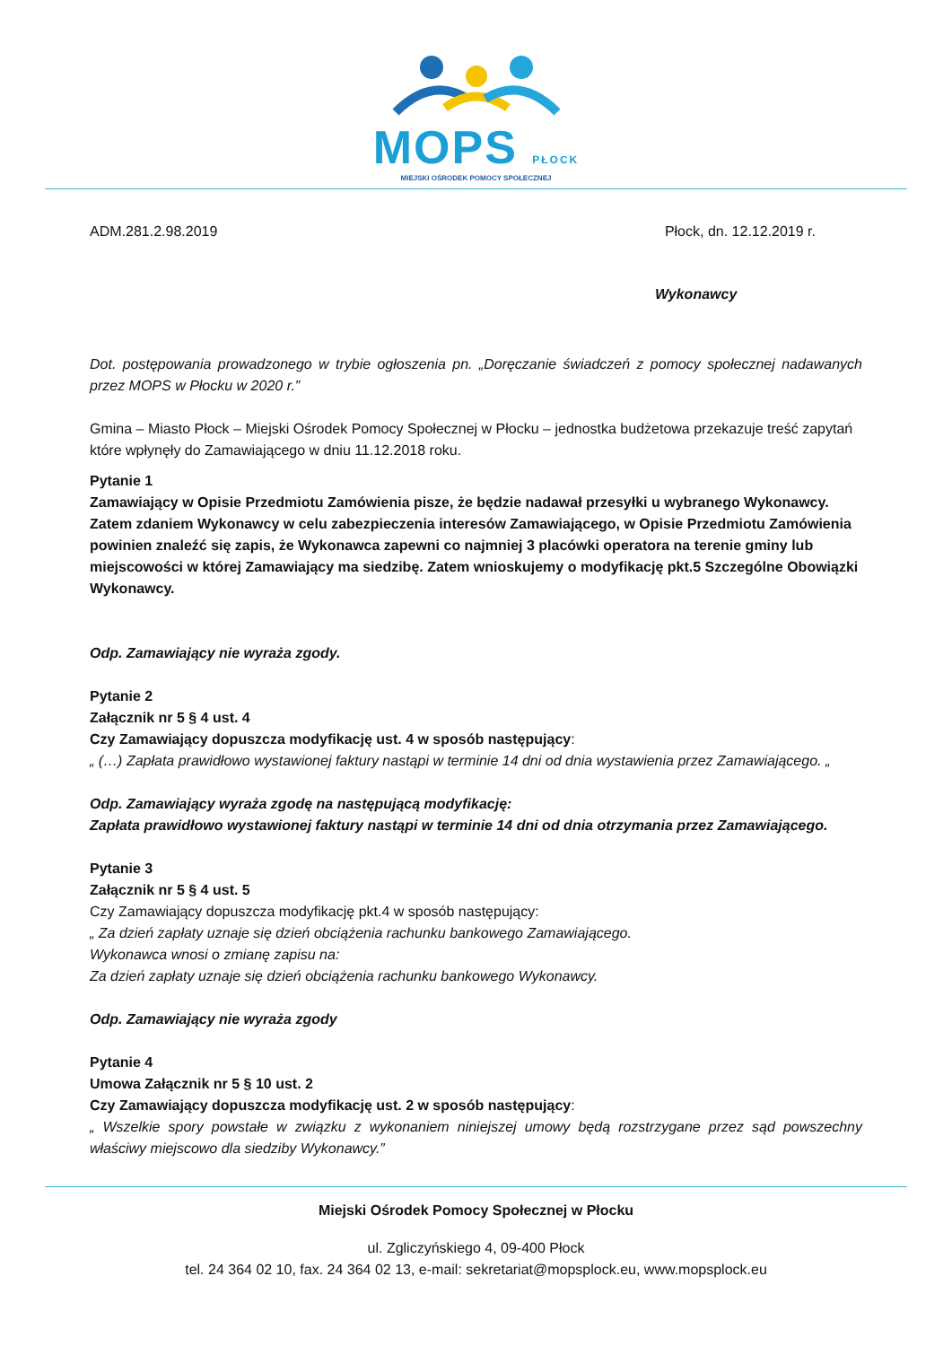MOPS PŁOCK
MIEJSKI OŚRODEK POMOCY SPOŁECZNEJ
ADM.281.2.98.2019 Płock, dn. 12.12.2019 r.
Wykonawcy
Dot. postępowania prowadzonego w trybie ogłoszenia pn. „Doręczanie świadczeń z pomocy społecznej nadawanych przez MOPS w Płocku w 2020 r.”
Gmina – Miasto Płock – Miejski Ośrodek Pomocy Społecznej w Płocku – jednostka budżetowa przekazuje treść zapytań które wpłynęły do Zamawiającego w dniu 11.12.2018 roku.
Pytanie 1
Zamawiający w Opisie Przedmiotu Zamówienia pisze, że będzie nadawał przesyłki u wybranego Wykonawcy. Zatem zdaniem Wykonawcy w celu zabezpieczenia interesów Zamawiającego, w Opisie Przedmiotu Zamówienia powinien znaleźć się zapis, że Wykonawca zapewni co najmniej 3 placówki operatora na terenie gminy lub miejscowości w której Zamawiający ma siedzibę. Zatem wnioskujemy o modyfikację pkt.5 Szczególne Obowiązki Wykonawcy.
Odp. Zamawiający nie wyraża zgody.
Pytanie 2
Załącznik nr 5 § 4 ust. 4
Czy Zamawiający dopuszcza modyfikację ust. 4 w sposób następujący:
„ (…) Zapłata prawidłowo wystawionej faktury nastąpi w terminie 14 dni od dnia wystawienia przez Zamawiającego. „
Odp. Zamawiający wyraża zgodę na następującą modyfikację:
Zapłata prawidłowo wystawionej faktury nastąpi w terminie 14 dni od dnia otrzymania przez Zamawiającego.
Pytanie 3
Załącznik nr 5 § 4 ust. 5
Czy Zamawiający dopuszcza modyfikację pkt.4 w sposób następujący:
„ Za dzień zapłaty uznaje się dzień obciążenia rachunku bankowego Zamawiającego.
Wykonawca wnosi o zmianę zapisu na:
Za dzień zapłaty uznaje się dzień obciążenia rachunku bankowego Wykonawcy.
Odp. Zamawiający nie wyraża zgody
Pytanie 4
Umowa Załącznik nr 5 § 10 ust. 2
Czy Zamawiający dopuszcza modyfikację ust. 2 w sposób następujący:
„ Wszelkie spory powstałe w związku z wykonaniem niniejszej umowy będą rozstrzygane przez sąd powszechny właściwy miejscowo dla siedziby Wykonawcy.”
Miejski Ośrodek Pomocy Społecznej w Płocku
ul. Zgliczyńskiego 4, 09-400 Płock
tel. 24 364 02 10, fax. 24 364 02 13, e-mail: sekretariat@mopsplock.eu, www.mopsplock.eu